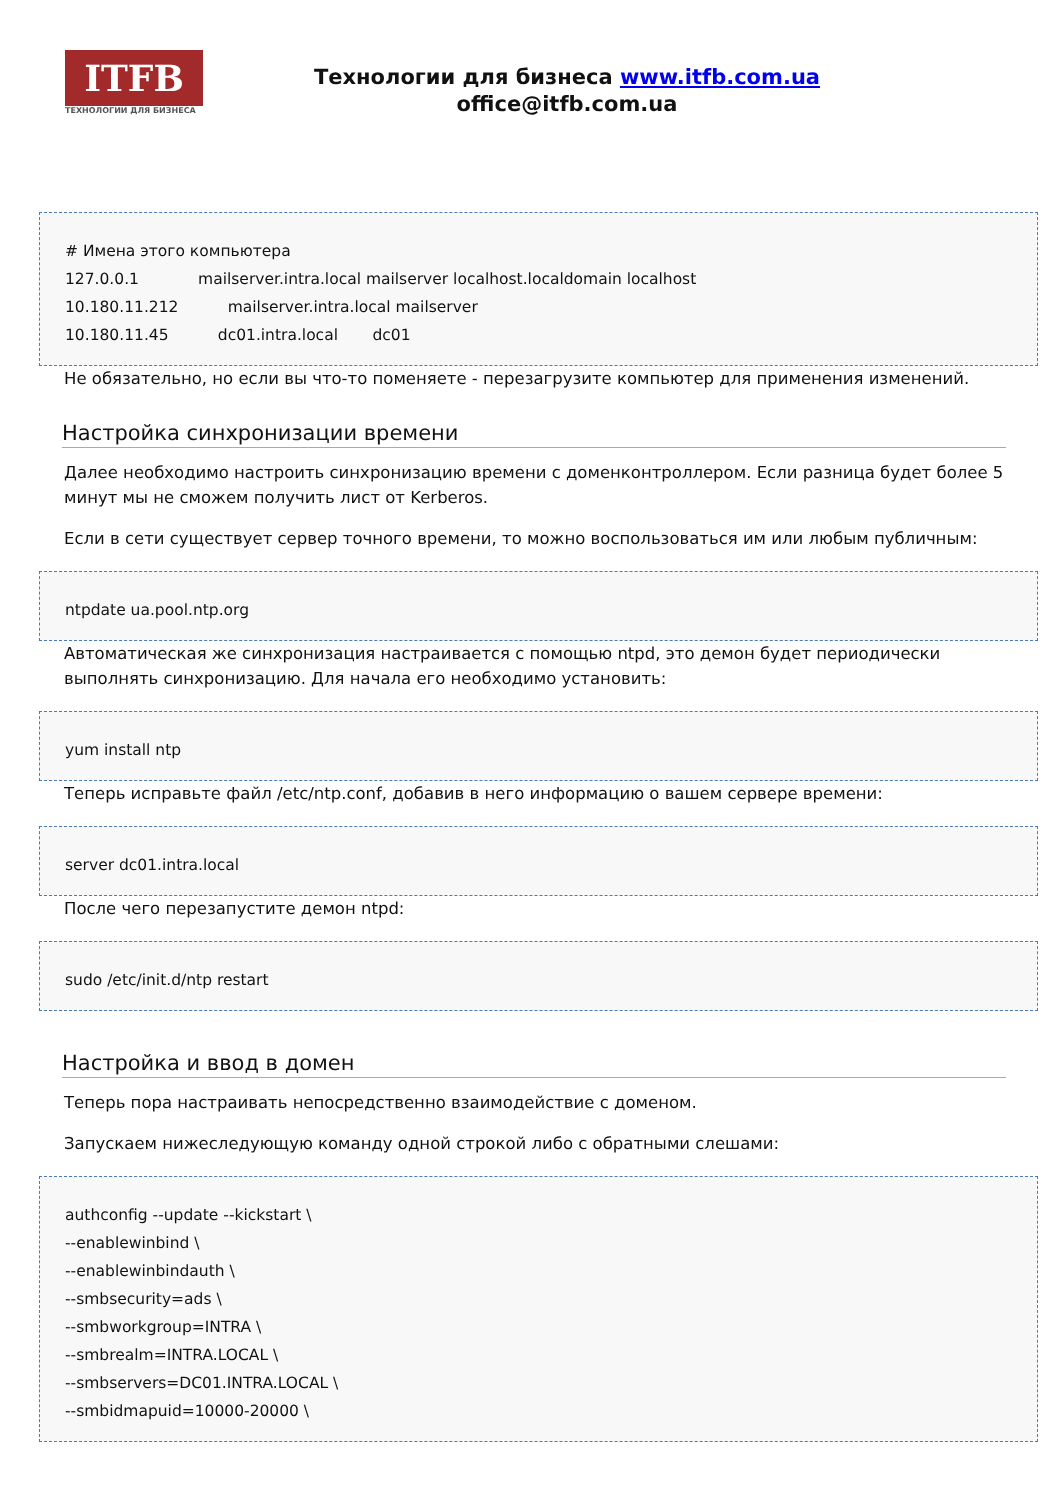ITFB
ТЕХНОЛОГИИ ДЛЯ БИЗНЕСА
Технологии для бизнеса www.itfb.com.ua
office@itfb.com.ua
# Имена этого компьютера
127.0.0.1 mailserver.intra.local mailserver localhost.localdomain localhost
10.180.11.212 mailserver.intra.local mailserver
10.180.11.45 dc01.intra.local dc01
Не обязательно, но если вы что-то поменяете - перезагрузите компьютер для применения изменений.
Настройка синхронизации времени
Далее необходимо настроить синхронизацию времени с доменконтроллером. Если разница будет более 5 минут мы не сможем получить лист от Kerberos.
Если в сети существует сервер точного времени, то можно воспользоваться им или любым публичным:
ntpdate ua.pool.ntp.org
Автоматическая же синхронизация настраивается с помощью ntpd, это демон будет периодически выполнять синхронизацию. Для начала его необходимо установить:
yum install ntp
Теперь исправьте файл /etc/ntp.conf, добавив в него информацию о вашем сервере времени:
server dc01.intra.local
После чего перезапустите демон ntpd:
sudo /etc/init.d/ntp restart
Настройка и ввод в домен
Теперь пора настраивать непосредственно взаимодействие с доменом.
Запускаем нижеследующую команду одной строкой либо с обратными слешами:
authconfig --update --kickstart \
--enablewinbind \
--enablewinbindauth \
--smbsecurity=ads \
--smbworkgroup=INTRA \
--smbrealm=INTRA.LOCAL \
--smbservers=DC01.INTRA.LOCAL \
--smbidmapuid=10000-20000 \